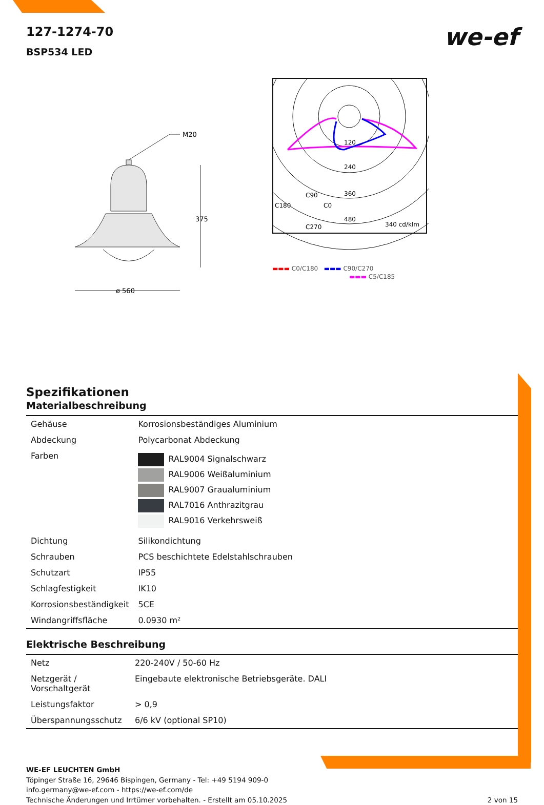we-ef
127-1274-70
BSP534 LED
M20
375
ø 560
120
240
360
480
C180
C90
C0
C270
340 cd/klm
▬▬▬ C0/C180 ▬▬▬ C90/C270
▬▬▬ C5/C185
Spezifikationen
Materialbeschreibung
| Gehäuse | Korrosionsbeständiges Aluminium |
| Abdeckung | Polycarbonat Abdeckung |
| Farben | RAL9004 Signalschwarz RAL9006 Weißaluminium RAL9007 Graualuminium RAL7016 Anthrazitgrau RAL9016 Verkehrsweiß |
| Dichtung | Silikondichtung |
| Schrauben | PCS beschichtete Edelstahlschrauben |
| Schutzart | IP55 |
| Schlagfestigkeit | IK10 |
| Korrosionsbeständigkeit | 5CE |
| Windangriffsfläche | 0.0930 m² |
Elektrische Beschreibung
| Netz | 220-240V / 50-60 Hz |
| Netzgerät / Vorschaltgerät | Eingebaute elektronische Betriebsgeräte. DALI |
| Leistungsfaktor | > 0,9 |
| Überspannungsschutz | 6/6 kV (optional SP10) |
WE-EF LEUCHTEN GmbH
Töpinger Straße 16, 29646 Bispingen, Germany - Tel: +49 5194 909-0
info.germany@we-ef.com - https://we-ef.com/de
Technische Änderungen und Irrtümer vorbehalten. - Erstellt am 05.10.2025 2 von 15